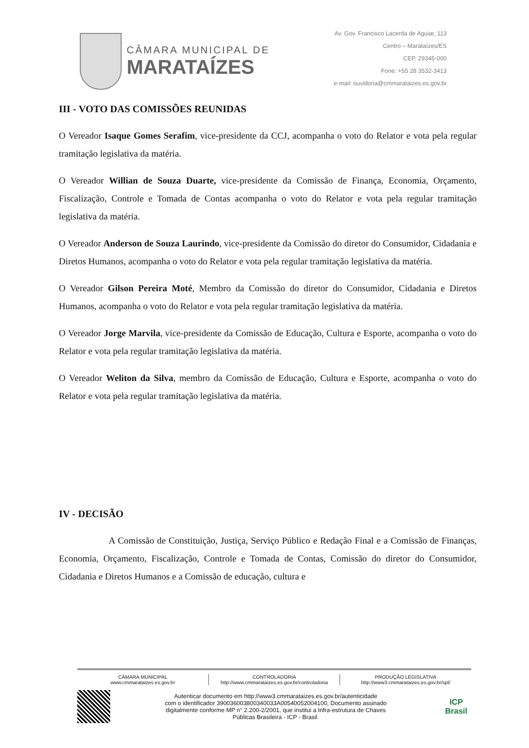CÂMARA MUNICIPAL DE
MARATAÍZES
Av. Gov. Francisco Lacerda de Aguiar, 113
Centro – Marataízes/ES
CEP. 29345-000
Fone: +55 28 3532-3413
e-mail: ouvidoria@cmmarataizes.es.gov.br
III - VOTO DAS COMISSÕES REUNIDAS
O Vereador Isaque Gomes Serafim, vice-presidente da CCJ, acompanha o voto do Relator e vota pela regular tramitação legislativa da matéria.
O Vereador Willian de Souza Duarte, vice-presidente da Comissão de Finança, Economia, Orçamento, Fiscalização, Controle e Tomada de Contas acompanha o voto do Relator e vota pela regular tramitação legislativa da matéria.
O Vereador Anderson de Souza Laurindo, vice-presidente da Comissão do diretor do Consumidor, Cidadania e Diretos Humanos, acompanha o voto do Relator e vota pela regular tramitação legislativa da matéria.
O Vereador Gilson Pereira Moté, Membro da Comissão do diretor do Consumidor, Cidadania e Diretos Humanos, acompanha o voto do Relator e vota pela regular tramitação legislativa da matéria.
O Vereador Jorge Marvila, vice-presidente da Comissão de Educação, Cultura e Esporte, acompanha o voto do Relator e vota pela regular tramitação legislativa da matéria.
O Vereador Weliton da Silva, membro da Comissão de Educação, Cultura e Esporte, acompanha o voto do Relator e vota pela regular tramitação legislativa da matéria.
IV - DECISÃO
A Comissão de Constituição, Justiça, Serviço Público e Redação Final e a Comissão de Finanças, Economia, Orçamento, Fiscalização, Controle e Tomada de Contas, Comissão do diretor do Consumidor, Cidadania e Diretos Humanos e a Comissão de educação, cultura e
CÂMARA MUNICIPAL
www.cmmarataizes.es.gov.br
CONTROLADORIA
http://www.cmmarataizes.es.gov.br/controladoria
PRODUÇÃO LEGISLATIVA
http://www3.cmmarataizes.es.gov.br/spl/
Autenticar documento em http://www3.cmmarataizes.es.gov.br/autenticidade
com o identificador 390036003800340033A00540052004100, Documento assinado
digitalmente conforme MP n° 2.200-2/2001, que institui a Infra-estrutura de Chaves
Públicas Brasileira - ICP - Brasil.
ICP
Brasil